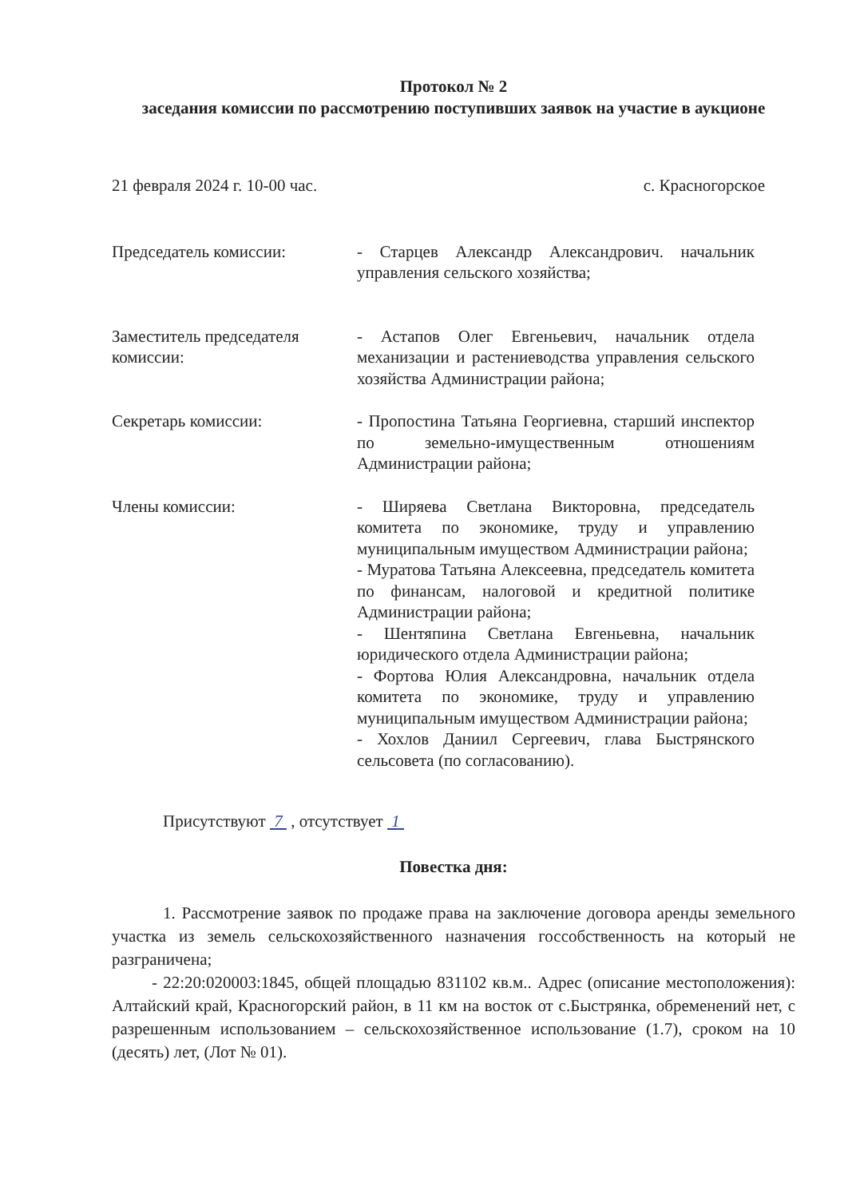Протокол № 2
заседания комиссии по рассмотрению поступивших заявок на участие в аукционе
21 февраля 2024 г. 10-00 час. с. Красногорское
Председатель комиссии: - Старцев Александр Александрович. начальник управления сельского хозяйства;
Заместитель председателя комиссии:
- Астапов Олег Евгеньевич, начальник отдела механизации и растениеводства управления сельского хозяйства Администрации района;
Секретарь комиссии: - Пропостина Татьяна Георгиевна, старший инспектор по земельно-имущественным отношениям Администрации района;
Члены комиссии: - Ширяева Светлана Викторовна, председатель комитета по экономике, труду и управлению муниципальным имуществом Администрации района;
- Муратова Татьяна Алексеевна, председатель комитета по финансам, налоговой и кредитной политике Администрации района;
- Шентяпина Светлана Евгеньевна, начальник юридического отдела Администрации района;
- Фортова Юлия Александровна, начальник отдела комитета по экономике, труду и управлению муниципальным имуществом Администрации района;
- Хохлов Даниил Сергеевич, глава Быстрянского сельсовета (по согласованию).
Присутствуют 7 , отсутствует 1
Повестка дня:
1. Рассмотрение заявок по продаже права на заключение договора аренды земельного участка из земель сельскохозяйственного назначения госсобственность на который не разграничена;
- 22:20:020003:1845, общей площадью 831102 кв.м.. Адрес (описание местоположения): Алтайский край, Красногорский район, в 11 км на восток от с.Быстрянка, обременений нет, с разрешенным использованием – сельскохозяйственное использование (1.7), сроком на 10 (десять) лет, (Лот № 01).